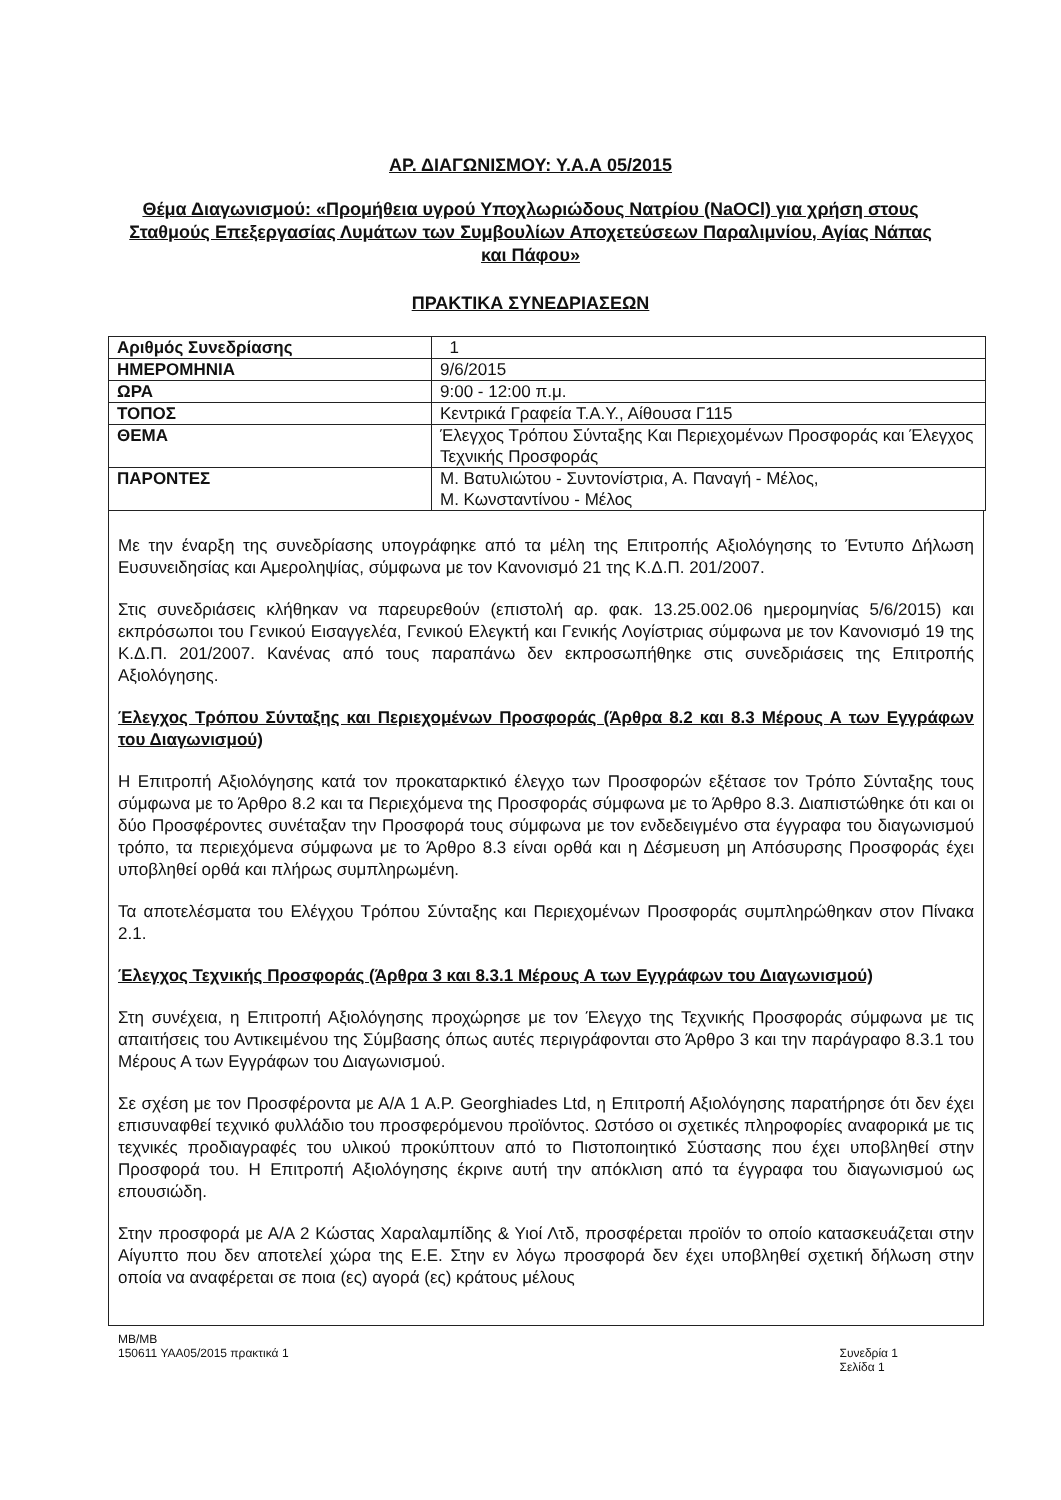ΑΡ. ΔΙΑΓΩΝΙΣΜΟΥ: Υ.Α.Α 05/2015
Θέμα Διαγωνισμού: «Προμήθεια υγρού Υποχλωριώδους Νατρίου (NaOCl) για χρήση στους Σταθμούς Επεξεργασίας Λυμάτων των Συμβουλίων Αποχετεύσεων Παραλιμνίου, Αγίας Νάπας και Πάφου»
ΠΡΑΚΤΙΚΑ ΣΥΝΕΔΡΙΑΣΕΩΝ
| Αριθμός Συνεδρίασης | 1 |
| ΗΜΕΡΟΜΗΝΙΑ | 9/6/2015 |
| ΩΡΑ | 9:00 - 12:00 π.μ. |
| ΤΟΠΟΣ | Κεντρικά Γραφεία Τ.Α.Υ., Αίθουσα Γ115 |
| ΘΕΜΑ | Έλεγχος Τρόπου Σύνταξης Και Περιεχομένων Προσφοράς και Έλεγχος Τεχνικής Προσφοράς |
| ΠΑΡΟΝΤΕΣ | Μ. Βατυλιώτου - Συντονίστρια, Α. Παναγή - Μέλος, Μ. Κωνσταντίνου - Μέλος |
Με την έναρξη της συνεδρίασης υπογράφηκε από τα μέλη της Επιτροπής Αξιολόγησης το Έντυπο Δήλωση Ευσυνειδησίας και Αμεροληψίας, σύμφωνα με τον Κανονισμό 21 της Κ.Δ.Π. 201/2007.
Στις συνεδριάσεις κλήθηκαν να παρευρεθούν (επιστολή αρ. φακ. 13.25.002.06 ημερομηνίας 5/6/2015) και εκπρόσωποι του Γενικού Εισαγγελέα, Γενικού Ελεγκτή και Γενικής Λογίστριας σύμφωνα με τον Κανονισμό 19 της Κ.Δ.Π. 201/2007. Κανένας από τους παραπάνω δεν εκπροσωπήθηκε στις συνεδριάσεις της Επιτροπής Αξιολόγησης.
Έλεγχος Τρόπου Σύνταξης και Περιεχομένων Προσφοράς (Άρθρα 8.2 και 8.3 Μέρους Α των Εγγράφων του Διαγωνισμού)
Η Επιτροπή Αξιολόγησης κατά τον προκαταρκτικό έλεγχο των Προσφορών εξέτασε τον Τρόπο Σύνταξης τους σύμφωνα με το Άρθρο 8.2 και τα Περιεχόμενα της Προσφοράς σύμφωνα με το Άρθρο 8.3. Διαπιστώθηκε ότι και οι δύο Προσφέροντες συνέταξαν την Προσφορά τους σύμφωνα με τον ενδεδειγμένο στα έγγραφα του διαγωνισμού τρόπο, τα περιεχόμενα σύμφωνα με το Άρθρο 8.3 είναι ορθά και η Δέσμευση μη Απόσυρσης Προσφοράς έχει υποβληθεί ορθά και πλήρως συμπληρωμένη.
Τα αποτελέσματα του Ελέγχου Τρόπου Σύνταξης και Περιεχομένων Προσφοράς συμπληρώθηκαν στον Πίνακα 2.1.
Έλεγχος Τεχνικής Προσφοράς (Άρθρα 3 και 8.3.1 Μέρους Α των Εγγράφων του Διαγωνισμού)
Στη συνέχεια, η Επιτροπή Αξιολόγησης προχώρησε με τον Έλεγχο της Τεχνικής Προσφοράς σύμφωνα με τις απαιτήσεις του Αντικειμένου της Σύμβασης όπως αυτές περιγράφονται στο Άρθρο 3 και την παράγραφο 8.3.1 του Μέρους Α των Εγγράφων του Διαγωνισμού.
Σε σχέση με τον Προσφέροντα με Α/Α 1 A.P. Georghiades Ltd, η Επιτροπή Αξιολόγησης παρατήρησε ότι δεν έχει επισυναφθεί τεχνικό φυλλάδιο του προσφερόμενου προϊόντος. Ωστόσο οι σχετικές πληροφορίες αναφορικά με τις τεχνικές προδιαγραφές του υλικού προκύπτουν από το Πιστοποιητικό Σύστασης που έχει υποβληθεί στην Προσφορά του. Η Επιτροπή Αξιολόγησης έκρινε αυτή την απόκλιση από τα έγγραφα του διαγωνισμού ως επουσιώδη.
Στην προσφορά με Α/Α 2 Κώστας Χαραλαμπίδης & Υιοί Λτδ, προσφέρεται προϊόν το οποίο κατασκευάζεται στην Αίγυπτο που δεν αποτελεί χώρα της Ε.Ε. Στην εν λόγω προσφορά δεν έχει υποβληθεί σχετική δήλωση στην οποία να αναφέρεται σε ποια (ες) αγορά (ες) κράτους μέλους
MB/MB
150611 ΥΑΑ05/2015 πρακτικά 1
Συνεδρία 1
Σελίδα 1